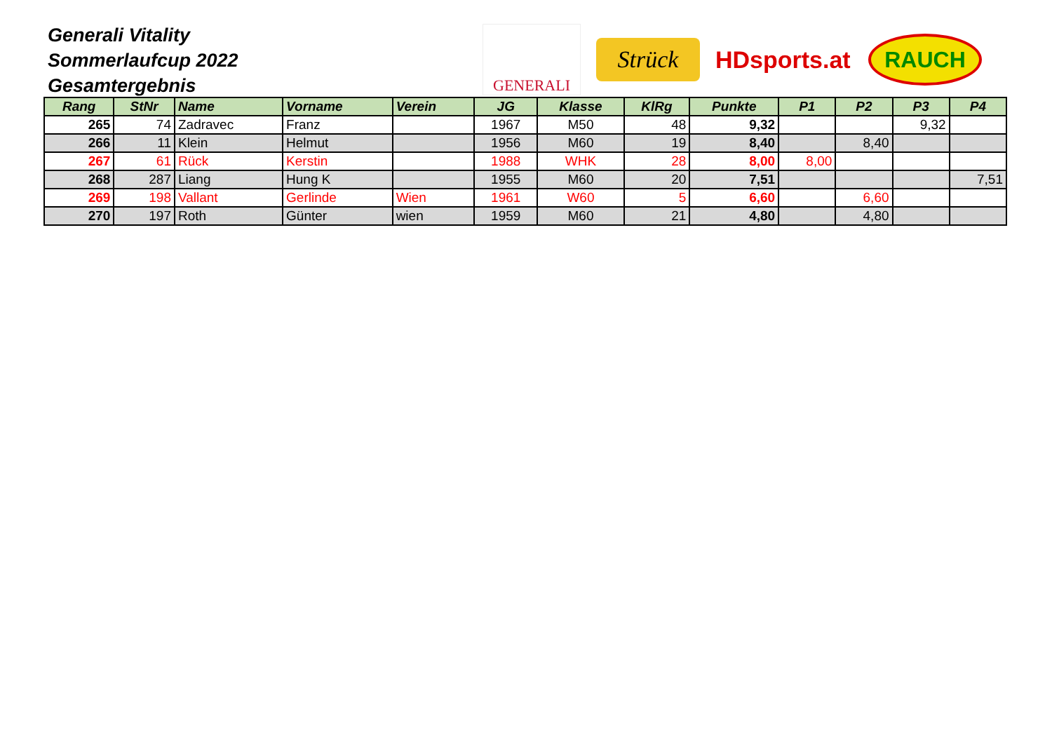Generali Vitality
Sommerlaufcup 2022
Gesamtergebnis
GENERALI
Strück
HDsports.at
RAUCH
| Rang | StNr | Name | Vorname | Verein | JG | Klasse | KlRg | Punkte | P1 | P2 | P3 | P4 |
| --- | --- | --- | --- | --- | --- | --- | --- | --- | --- | --- | --- | --- |
| 265 | 74 | Zadravec | Franz | | 1967 | M50 | 48 | 9,32 | | | 9,32 | |
| 266 | 11 | Klein | Helmut | | 1956 | M60 | 19 | 8,40 | | 8,40 | | |
| 267 | 61 | Rück | Kerstin | | 1988 | WHK | 28 | 8,00 | 8,00 | | | |
| 268 | 287 | Liang | Hung K | | 1955 | M60 | 20 | 7,51 | | | | 7,51 |
| 269 | 198 | Vallant | Gerlinde | Wien | 1961 | W60 | 5 | 6,60 | | 6,60 | | |
| 270 | 197 | Roth | Günter | wien | 1959 | M60 | 21 | 4,80 | | 4,80 | | |